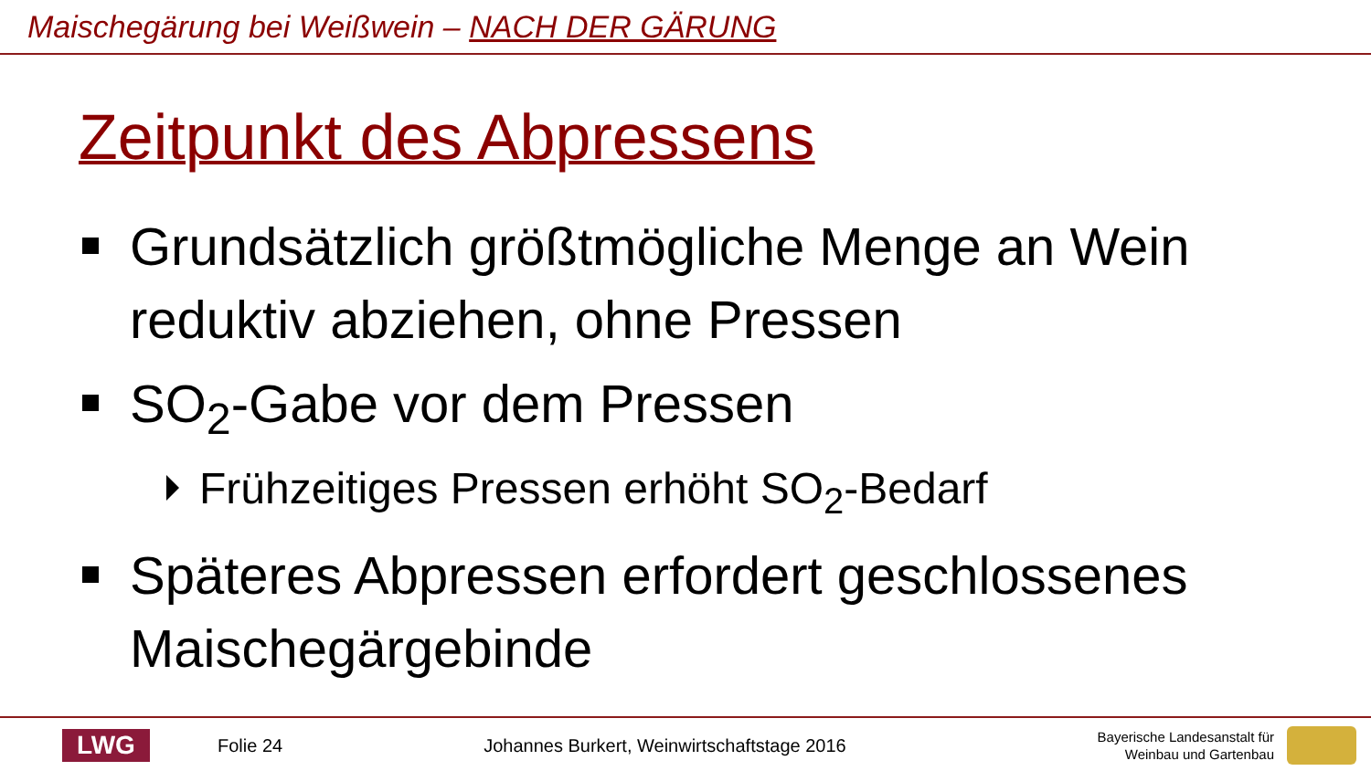Maischegärung bei Weißwein – NACH DER GÄRUNG
Zeitpunkt des Abpressens
Grundsätzlich größtmögliche Menge an Wein reduktiv abziehen, ohne Pressen
SO<sub>2</sub>-Gabe vor dem Pressen
Frühzeitiges Pressen erhöht SO<sub>2</sub>-Bedarf
Späteres Abpressen erfordert geschlossenes Maischegärgebinde
LWG
Folie 24
Johannes Burkert, Weinwirtschaftstage 2016
Bayerische Landesanstalt für
Weinbau und Gartenbau